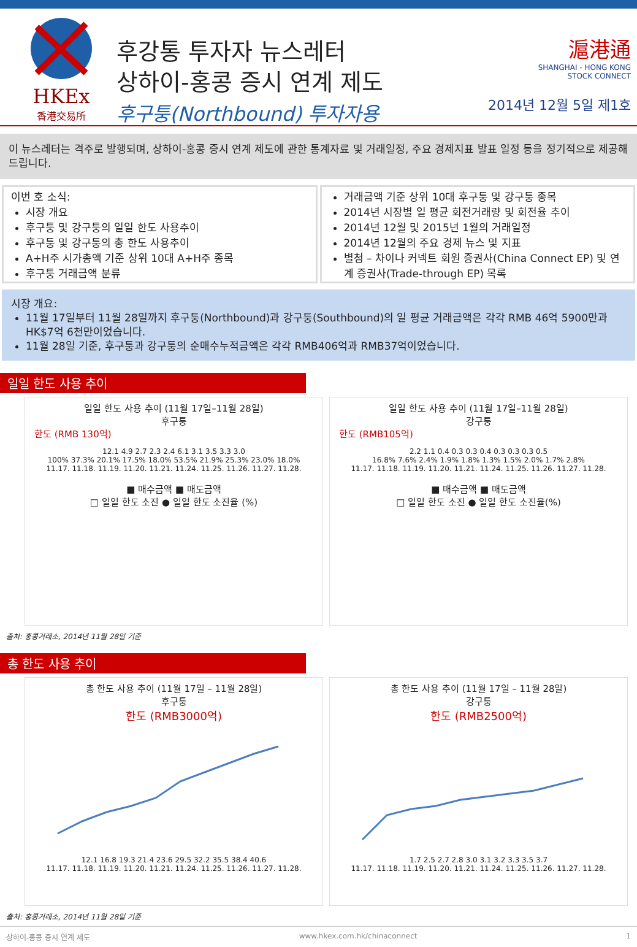HKEx
香港交易所
후강통 투자자 뉴스레터
상하이-홍콩 증시 연계 제도
후구퉁(Northbound) 투자자용
滬港通
SHANGHAI - HONG KONG
STOCK CONNECT
2014년 12월 5일 제1호
이 뉴스레터는 격주로 발행되며, 상하이-홍콩 증시 연계 제도에 관한 통계자료 및 거래일정, 주요 경제지표 발표 일정 등을 정기적으로 제공해드립니다.
이번 호 소식:
시장 개요
후구퉁 및 강구퉁의 일일 한도 사용추이
후구퉁 및 강구퉁의 총 한도 사용추이
A+H주 시가총액 기준 상위 10대 A+H주 종목
후구퉁 거래금액 분류
거래금액 기준 상위 10대 후구퉁 및 강구퉁 종목
2014년 시장별 일 평균 회전거래량 및 회전율 추이
2014년 12월 및 2015년 1월의 거래일정
2014년 12월의 주요 경제 뉴스 및 지표
별첨 – 차이나 커넥트 회원 증권사(China Connect EP) 및 연계 증권사(Trade-through EP) 목록
시장 개요:
11월 17일부터 11월 28일까지 후구퉁(Northbound)과 강구퉁(Southbound)의 일 평균 거래금액은 각각 RMB 46억 5900만과 HK$7억 6천만이었습니다.
11월 28일 기준, 후구퉁과 강구퉁의 순매수누적금액은 각각 RMB406억과 RMB37억이었습니다.
일일 한도 사용 추이
일일 한도 사용 추이 (11월 17일–11월 28일)
후구퉁
한도 (RMB 130억)
12.1 4.9 2.7 2.3 2.4 6.1 3.1 3.5 3.3 3.0
100% 37.3% 20.1% 17.5% 18.0% 53.5% 21.9% 25.3% 23.0% 18.0%
11.17. 11.18. 11.19. 11.20. 11.21. 11.24. 11.25. 11.26. 11.27. 11.28.
■ 매수금액 ■ 매도금액
□ 일일 한도 소진 ● 일일 한도 소진율 (%)
일일 한도 사용 추이 (11월 17일–11월 28일)
강구퉁
한도 (RMB105억)
2.2 1.1 0.4 0.3 0.3 0.4 0.3 0.3 0.3 0.5
16.8% 7.6% 2.4% 1.9% 1.8% 1.3% 1.5% 2.0% 1.7% 2.8%
11.17. 11.18. 11.19. 11.20. 11.21. 11.24. 11.25. 11.26. 11.27. 11.28.
■ 매수금액 ■ 매도금액
□ 일일 한도 소진 ● 일일 한도 소진율(%)
출처: 홍콩거래소, 2014년 11월 28일 기준
총 한도 사용 추이
총 한도 사용 추이 (11월 17일 – 11월 28일)
후구퉁
한도 (RMB3000억)
12.1 16.8 19.3 21.4 23.6 29.5 32.2 35.5 38.4 40.6
11.17. 11.18. 11.19. 11.20. 11.21. 11.24. 11.25. 11.26. 11.27. 11.28.
총 한도 사용 추이 (11월 17일 – 11월 28일)
강구퉁
한도 (RMB2500억)
1.7 2.5 2.7 2.8 3.0 3.1 3.2 3.3 3.5 3.7
11.17. 11.18. 11.19. 11.20. 11.21. 11.24. 11.25. 11.26. 11.27. 11.28.
출처: 홍콩거래소, 2014년 11월 28일 기준
상하이-홍콩 증시 연계 제도 www.hkex.com.hk/chinaconnect 1